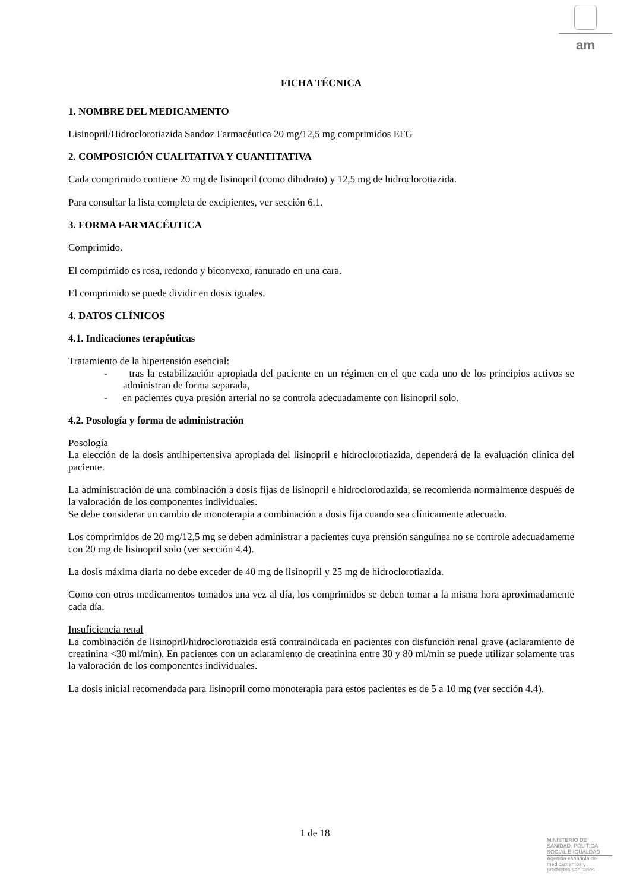am
FICHA TÉCNICA
1. NOMBRE DEL MEDICAMENTO
Lisinopril/Hidroclorotiazida Sandoz Farmacéutica 20 mg/12,5 mg comprimidos EFG
2. COMPOSICIÓN CUALITATIVA Y CUANTITATIVA
Cada comprimido contiene 20 mg de lisinopril (como dihidrato) y 12,5 mg de hidroclorotiazida.
Para consultar la lista completa de excipientes, ver sección 6.1.
3. FORMA FARMACÉUTICA
Comprimido.
El comprimido es rosa, redondo y biconvexo, ranurado en una cara.
El comprimido se puede dividir en dosis iguales.
4. DATOS CLÍNICOS
4.1. Indicaciones terapéuticas
Tratamiento de la hipertensión esencial:
- tras la estabilización apropiada del paciente en un régimen en el que cada uno de los principios activos se administran de forma separada,
- en pacientes cuya presión arterial no se controla adecuadamente con lisinopril solo.
4.2. Posología y forma de administración
Posología
La elección de la dosis antihipertensiva apropiada del lisinopril e hidroclorotiazida, dependerá de la evaluación clínica del paciente.
La administración de una combinación a dosis fijas de lisinopril e hidroclorotiazida, se recomienda normalmente después de la valoración de los componentes individuales.
Se debe considerar un cambio de monoterapia a combinación a dosis fija cuando sea clínicamente adecuado.
Los comprimidos de 20 mg/12,5 mg se deben administrar a pacientes cuya prensión sanguínea no se controle adecuadamente con 20 mg de lisinopril solo (ver sección 4.4).
La dosis máxima diaria no debe exceder de 40 mg de lisinopril y 25 mg de hidroclorotiazida.
Como con otros medicamentos tomados una vez al día, los comprimidos se deben tomar a la misma hora aproximadamente cada día.
Insuficiencia renal
La combinación de lisinopril/hidroclorotiazida está contraindicada en pacientes con disfunción renal grave (aclaramiento de creatinina <30 ml/min). En pacientes con un aclaramiento de creatinina entre 30 y 80 ml/min se puede utilizar solamente tras la valoración de los componentes individuales.
La dosis inicial recomendada para lisinopril como monoterapia para estos pacientes es de 5 a 10 mg (ver sección 4.4).
1 de 18
MINISTERIO DE
SANIDAD, POLITICA
SOCIAL E IGUALDAD
Agencia española de
medicamentos y
productos sanitarios